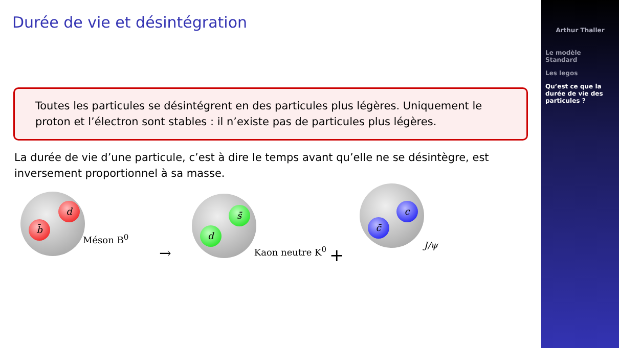Durée de vie et désintégration
Toutes les particules se désintégrent en des particules plus légères. Uniquement le proton et l’électron sont stables : il n’existe pas de particules plus légères.
La durée de vie d’une particule, c’est à dire le temps avant qu’elle ne se désintègre, est inversement proportionnel à sa masse.
d
b̄
Méson B<sup>0</sup>
→
s̄
d
Kaon neutre K<sup>0</sup>
+
c
c̄
J/ψ
Arthur Thaller
Le modèle Standard
Les legos
Qu’est ce que la durée de vie des particules ?